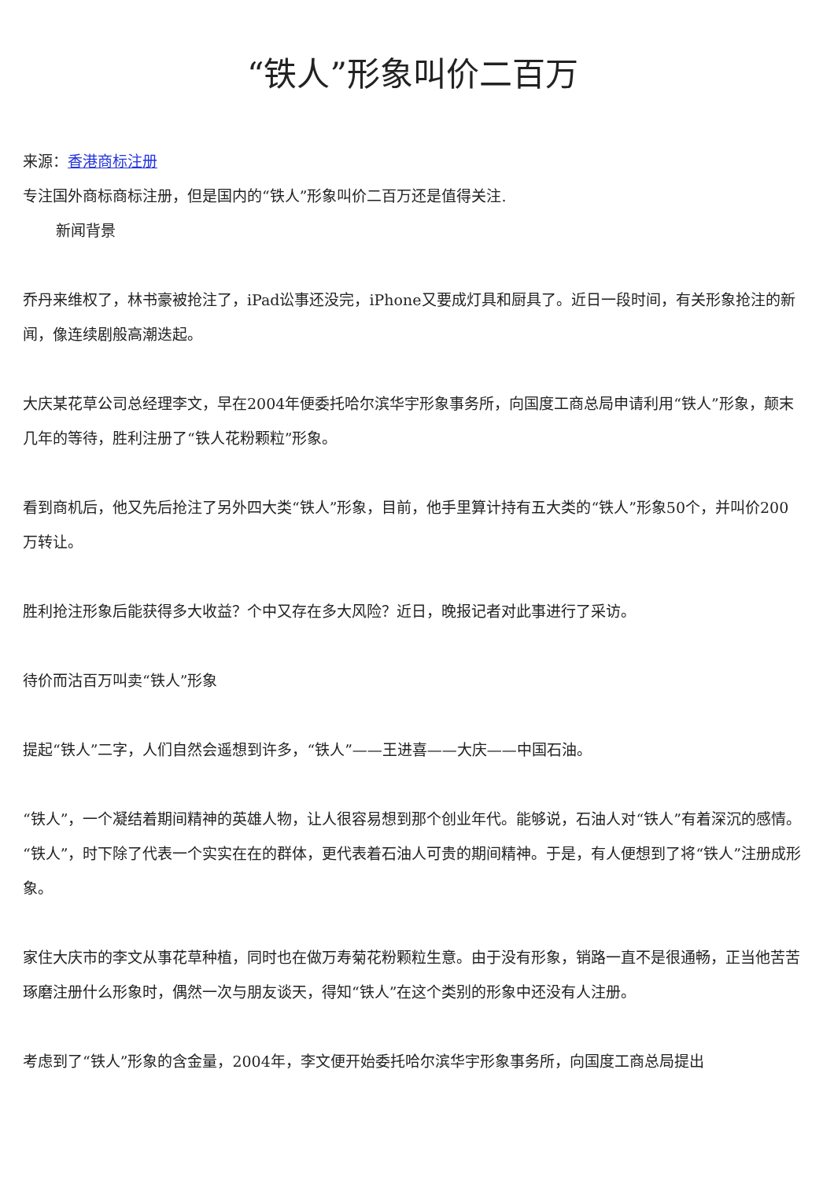“铁人”形象叫价二百万
来源：香港商标注册
专注国外商标商标注册，但是国内的“铁人”形象叫价二百万还是值得关注.
新闻背景
乔丹来维权了，林书豪被抢注了，iPad讼事还没完，iPhone又要成灯具和厨具了。近日一段时间，有关形象抢注的新闻，像连续剧般高潮迭起。
大庆某花草公司总经理李文，早在2004年便委托哈尔滨华宇形象事务所，向国度工商总局申请利用“铁人”形象，颠末几年的等待，胜利注册了“铁人花粉颗粒”形象。
看到商机后，他又先后抢注了另外四大类“铁人”形象，目前，他手里算计持有五大类的“铁人”形象50个，并叫价200万转让。
胜利抢注形象后能获得多大收益？个中又存在多大风险？近日，晚报记者对此事进行了采访。
待价而沽百万叫卖“铁人”形象
提起“铁人”二字，人们自然会遥想到许多，“铁人”——王进喜——大庆——中国石油。
“铁人”，一个凝结着期间精神的英雄人物，让人很容易想到那个创业年代。能够说，石油人对“铁人”有着深沉的感情。“铁人”，时下除了代表一个实实在在的群体，更代表着石油人可贵的期间精神。于是，有人便想到了将“铁人”注册成形象。
家住大庆市的李文从事花草种植，同时也在做万寿菊花粉颗粒生意。由于没有形象，销路一直不是很通畅，正当他苦苦琢磨注册什么形象时，偶然一次与朋友谈天，得知“铁人”在这个类别的形象中还没有人注册。
考虑到了“铁人”形象的含金量，2004年，李文便开始委托哈尔滨华宇形象事务所，向国度工商总局提出